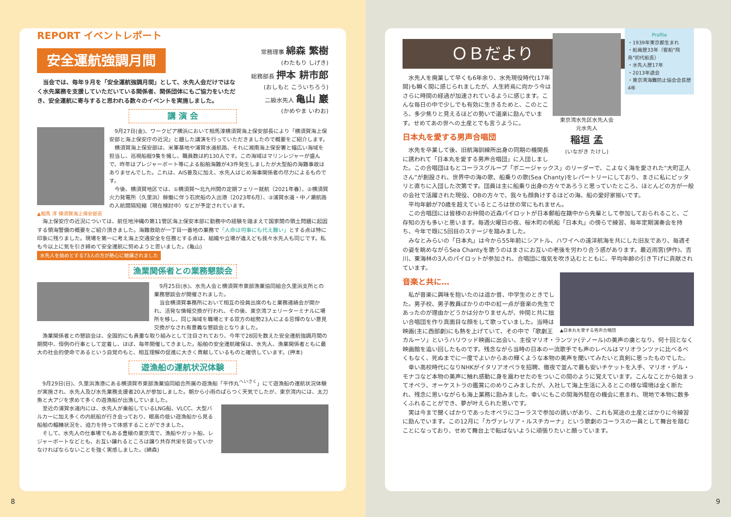REPORT イベントレポート
安全運航強調月間
常務理事 綿森 繁樹
(わたもり しげき)
総務部長 押本 耕市郎
(おしもと こういちろう)
二級水先人 亀山 巖
(かめやま いわお)
当会では、毎年９月を「安全運航強調月間」として、水先人会だけではなく水先業務を支援していただいている関係者、関係団体にもご協力をいただき、安全運航に寄与すると思われる数々のイベントを実施しました。
講 演 会
9月27日(金)、ワークピア横浜において相馬淳横須賀海上保安部長により「横須賀海上保安部と海上保安庁の近況」と題した講演を行っていただきましたので概要をご紹介します。
横須賀海上保安部は、米軍基地や浦賀水道航路、それに湘南海上保安署と幅広い海域を担当し、巡視船艇9隻を擁し、職員数は約130人です。この海域はマリンレジャーが盛んで、昨年はプレジャーボート等による船舶海難が43件発生しましたが大型船の海難事故はありませんでした。これは、AIS普及に加え、水先人はじめ海事関係者の尽力によるものです。
今後、横須賀地区では、①横須賀～北九州間の定期フェリー就航（2021年春）、②横須賀火力発電所（久里浜）稼働に伴う石炭船の入出港（2023年6月）、③浦賀水道・中ノ瀬航路の入航間隔短縮（現在検討中）などが予定されています。
▲相馬 淳 横須賀海上保安部長
海上保安庁の近況については、前任地沖縄の第11管区海上保安本部に勤務中の経験を踏まえて国家間の領土問題に起因する領海警備の概要をご紹介頂きました。海難救助が一丁目一番地の業務で「人命は何事にも代え難い」とする点は特に印象に残りました。現場を第一に考え海上交通安全を任務とする点は、組織や立場が違えども我々水先人も同じです。私も今以上に気を引き締めて安全運航に努めようと思いました。(亀山)
水先人を始めとする73人の方が熱心に聴講されました
漁業関係者との業務懇談会
9月25日(水)、水先人会と横須賀市東部漁業協同組合久里浜支所との業務懇談会が開催されました。
当会横須賀事務所において相互の役員出席のもと業務連絡会が開かれ、活発な情報交換が行われ、その後、東京湾フェリーターミナルに場所を移し、同じ海域を職場とする双方の総勢23人による忌憚のない意見交換がなされ有意義な懇談会となりました。
漁業関係者との懇談会は、全国的にも貴重な取り組みとして注目されており、今年で28回を数えた安全運航強調月間の期間中、恒例の行事として定着し、ほぼ、毎年開催してきました。船舶の安全運航確保は、水先人、漁業関係者ともに最大の社会的使命であるという自覚のもと、相互理解の促進に大きく貢献しているものと確信しています。(押本)
遊漁船の運航状況体験
9月29日(日)、久里浜漁港にある横須賀市東部漁業協同組合所属の遊漁船「平作丸<sup>へいさく</sup>」にて遊漁船の運航状況体験が実施され、水先人及び水先業務支援者20人が参加しました。朝から小雨のぱらつく天気でしたが、東京湾内には、太刀魚と大アジを求めて多くの遊漁船が出漁していました。
至近の浦賀水道内には、水先人が乗船しているLNG船、VLCC、大型バルカーに加え多くの内航船が行き会っており、眼高の低い遊漁船から見る船舶の輻輳状況を、迫力を持って体感することができました。
そして、水先人の仕事場でもある豊穣の東京湾で、漁船やガット船、レジャーボートなどとも、お互い譲れるところは譲り共存共栄を図っていかなければならないことを強く実感しました。(綿森)
8
Profile
・1939年東京都生まれ
・船員歴33年（客船"飛鳥"初代船長）
・水先人歴17年
・2013年退会
・東京湾海難防止協会会長歴 4年
東京湾水先区水先人会
元水先人
稲垣 孟
(いながき たけし)
ＯＢだより
水先人を廃業して早くも6年余り、水先現役時代(17年間)も瞬く間に感じられましたが、人生終焉に向かう今はさらに時間の経過が加速されているように感じます。こんな毎日の中で少しでも有効に生きるためと、このところ、多少焦りと見えるほどの勢いで道楽に励んでいます。せめてあの世への土産とでも言うように。
日本丸を愛する男声合唱団
水先を卒業して後、旧航海訓練所出身の同期の機関長に誘われて「日本丸を愛する男声合唱団」に入団しました。この合唱団はもとコーラスグループ「ボニージャックス」のリーダーで、こよなく海を愛された“大町正人さん”が創設され、世界中の海の歌、船乗りの歌(Sea Chanty)をレパートリーにしており、まさに私にピッタリと直ちに入団した次第です。団員は主に船乗り出身の方々であろうと思っていたところ、ほとんどの方が一般の会社で活躍された現役、OBの方々で、我々も顔負けするほどの海、船の愛好家揃いです。
平均年齢が70歳を超えているところは世の常にもれません。
この合唱団には皆様のお仲間の近森パイロットが日本郵船在籍中から先輩として参加しておられること、ご存知の方も多いと思います。毎週火曜日の夜、桜木町の帆船「日本丸」の傍らで練習、毎年定期演奏会を持ち、今年で既に5回目のステージを踏みました。
みなとみらいの「日本丸」は今から55年前にシアトル、ハワイへの遠洋航海を共にした旧友であり、毎週その姿を眺めながらSea Chantyを歌うのはまさにお互いの老後を労わり合う感があります。最近雨宮(伊作)、吉川、東海林の3人のパイロットが参加され、合唱団に塩気を吹き込むとともに、平均年齢の引き下げに貢献されています。
▲日本丸を愛する男声合唱団
音楽と共に…
私が音楽に興味を抱いたのは遥か昔、中学生のときでした。男子校、男子教員ばかりの中の紅一点が音楽の先生であったのが理由かどうかは分かりませんが、仲間と共に拙い合唱団を作り真面目な顔をして歌っていました。当時は映画(主に西部劇)にも熱を上げていて、その中で「歌劇王カルーソ」というハリウッド映画に出会い、主役マリオ・ランツァ(テノール)の美声の虜となり、何十回となく映画館を追い回したものです。残念ながら当時の日本の一流歌手でも声のレベルはマリオランツァに比べるべくもなく、死ぬまでに一度でよいからあの輝くような本物の美声を聞いてみたいと真剣に思ったものでした。
幸い高校時代になりNHKがイタリアオペラを招聘、徹夜で並んで最も安いチケットを入手、マリオ・デル・モナコなど本物の美声に触れ感動に身を震わせたのをついこの間のように覚えています。こんなことから始まってオペラ、オーケストラの鑑賞にのめりこみましたが、入社して海上生活に入るとこの様な環境は全く断たれ、残念に思いながらも海上業務に励みました。幸いにもこの間海外駐在の機会に恵まれ、現地で本物に数多くふれることができ、夢が叶えられた思いです。
実は今まで聞くばかりであったオペラにコーラスで参加の誘いがあり、これも冥途の土産とばかりに今練習に励んでいます。この12月に「カヴァレリア・ルスチカーナ」という歌劇のコーラスの一員として舞台を踏むことになっており、せめて舞台上で転ばないように頑張りたいと願っています。
9